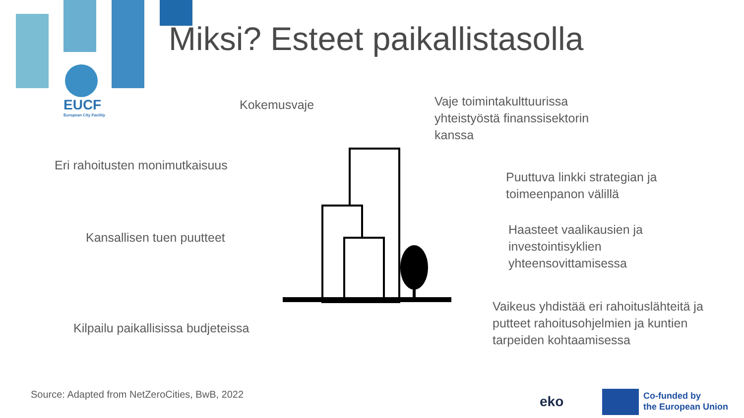EUCF
European City Facility
Miksi? Esteet paikallistasolla
Kokemusvaje
Vaje toimintakulttuurissa
yhteistyöstä finanssisektorin
kanssa
Eri rahoitusten monimutkaisuus
Puuttuva linkki strategian ja
toimeenpanon välillä
Kansallisen tuen puutteet
Haasteet vaalikausien ja
investointisyklien
yhteensovittamisessa
Kilpailu paikallisissa budjeteissa
Vaikeus yhdistää eri rahoituslähteitä ja
putteet rahoitusohjelmien ja kuntien
tarpeiden kohtaamisessa
Source: Adapted from NetZeroCities, BwB, 2022
eko
Co-funded by
the European Union